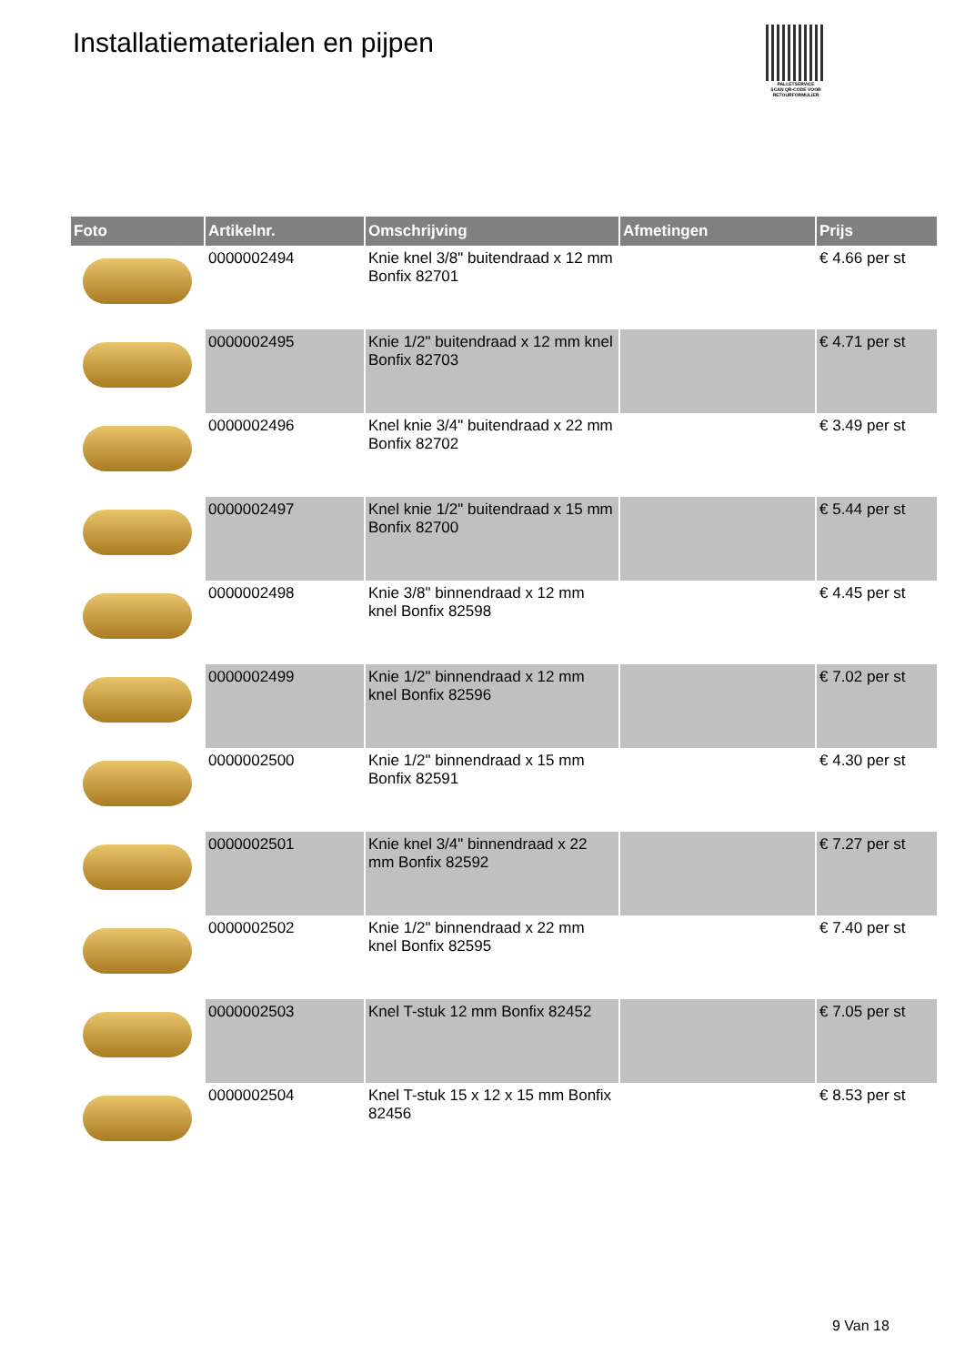Installatiematerialen en pijpen
PALLETSERVICE
SCAN QR-CODE VOOR RETOURFORMULIER
| Foto | Artikelnr. | Omschrijving | Afmetingen | Prijs |
| --- | --- | --- | --- | --- |
| | 0000002494 | Knie knel 3/8" buitendraad x 12 mm Bonfix 82701 | | € 4.66 per st |
| | 0000002495 | Knie 1/2" buitendraad x 12 mm knel Bonfix 82703 | | € 4.71 per st |
| | 0000002496 | Knel knie 3/4" buitendraad x 22 mm Bonfix 82702 | | € 3.49 per st |
| | 0000002497 | Knel knie 1/2" buitendraad x 15 mm Bonfix 82700 | | € 5.44 per st |
| | 0000002498 | Knie 3/8" binnendraad x 12 mm knel Bonfix 82598 | | € 4.45 per st |
| | 0000002499 | Knie 1/2" binnendraad x 12 mm knel Bonfix 82596 | | € 7.02 per st |
| | 0000002500 | Knie 1/2" binnendraad x 15 mm Bonfix 82591 | | € 4.30 per st |
| | 0000002501 | Knie knel 3/4" binnendraad x 22 mm Bonfix 82592 | | € 7.27 per st |
| | 0000002502 | Knie 1/2" binnendraad x 22 mm knel Bonfix 82595 | | € 7.40 per st |
| | 0000002503 | Knel T-stuk 12 mm Bonfix 82452 | | € 7.05 per st |
| | 0000002504 | Knel T-stuk 15 x 12 x 15 mm Bonfix 82456 | | € 8.53 per st |
9 Van 18